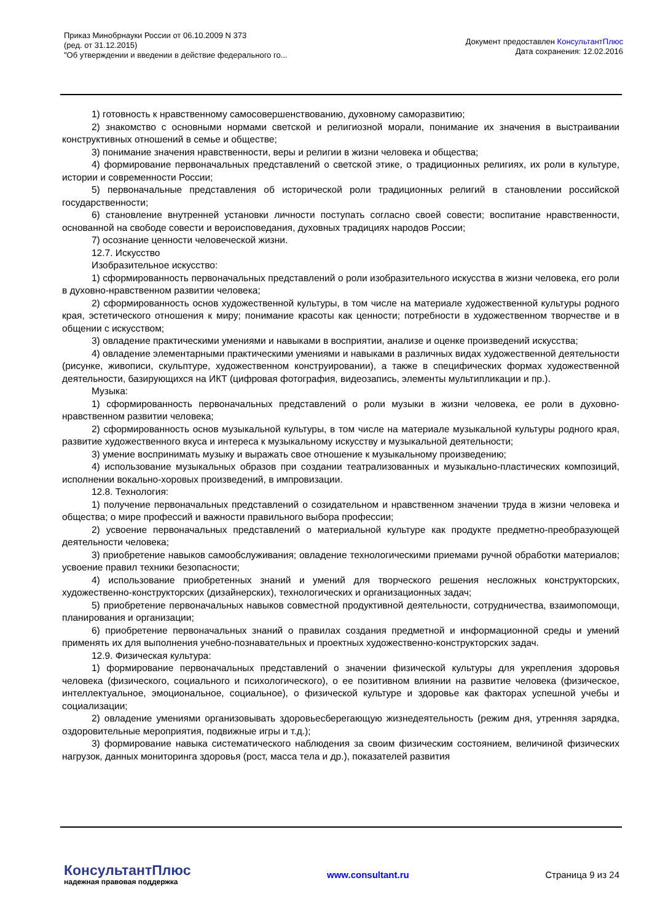Приказ Минобрнауки России от 06.10.2009 N 373
(ред. от 31.12.2015)
"Об утверждении и введении в действие федерального го...
Документ предоставлен КонсультантПлюс
Дата сохранения: 12.02.2016
1) готовность к нравственному самосовершенствованию, духовному саморазвитию;
2) знакомство с основными нормами светской и религиозной морали, понимание их значения в выстраивании конструктивных отношений в семье и обществе;
3) понимание значения нравственности, веры и религии в жизни человека и общества;
4) формирование первоначальных представлений о светской этике, о традиционных религиях, их роли в культуре, истории и современности России;
5) первоначальные представления об исторической роли традиционных религий в становлении российской государственности;
6) становление внутренней установки личности поступать согласно своей совести; воспитание нравственности, основанной на свободе совести и вероисповедания, духовных традициях народов России;
7) осознание ценности человеческой жизни.
12.7. Искусство
Изобразительное искусство:
1) сформированность первоначальных представлений о роли изобразительного искусства в жизни человека, его роли в духовно-нравственном развитии человека;
2) сформированность основ художественной культуры, в том числе на материале художественной культуры родного края, эстетического отношения к миру; понимание красоты как ценности; потребности в художественном творчестве и в общении с искусством;
3) овладение практическими умениями и навыками в восприятии, анализе и оценке произведений искусства;
4) овладение элементарными практическими умениями и навыками в различных видах художественной деятельности (рисунке, живописи, скульптуре, художественном конструировании), а также в специфических формах художественной деятельности, базирующихся на ИКТ (цифровая фотография, видеозапись, элементы мультипликации и пр.).
Музыка:
1) сформированность первоначальных представлений о роли музыки в жизни человека, ее роли в духовно-нравственном развитии человека;
2) сформированность основ музыкальной культуры, в том числе на материале музыкальной культуры родного края, развитие художественного вкуса и интереса к музыкальному искусству и музыкальной деятельности;
3) умение воспринимать музыку и выражать свое отношение к музыкальному произведению;
4) использование музыкальных образов при создании театрализованных и музыкально-пластических композиций, исполнении вокально-хоровых произведений, в импровизации.
12.8. Технология:
1) получение первоначальных представлений о созидательном и нравственном значении труда в жизни человека и общества; о мире профессий и важности правильного выбора профессии;
2) усвоение первоначальных представлений о материальной культуре как продукте предметно-преобразующей деятельности человека;
3) приобретение навыков самообслуживания; овладение технологическими приемами ручной обработки материалов; усвоение правил техники безопасности;
4) использование приобретенных знаний и умений для творческого решения несложных конструкторских, художественно-конструкторских (дизайнерских), технологических и организационных задач;
5) приобретение первоначальных навыков совместной продуктивной деятельности, сотрудничества, взаимопомощи, планирования и организации;
6) приобретение первоначальных знаний о правилах создания предметной и информационной среды и умений применять их для выполнения учебно-познавательных и проектных художественно-конструкторских задач.
12.9. Физическая культура:
1) формирование первоначальных представлений о значении физической культуры для укрепления здоровья человека (физического, социального и психологического), о ее позитивном влиянии на развитие человека (физическое, интеллектуальное, эмоциональное, социальное), о физической культуре и здоровье как факторах успешной учебы и социализации;
2) овладение умениями организовывать здоровьесберегающую жизнедеятельность (режим дня, утренняя зарядка, оздоровительные мероприятия, подвижные игры и т.д.);
3) формирование навыка систематического наблюдения за своим физическим состоянием, величиной физических нагрузок, данных мониторинга здоровья (рост, масса тела и др.), показателей развития
КонсультантПлюс
надежная правовая поддержка
www.consultant.ru Страница 9 из 24